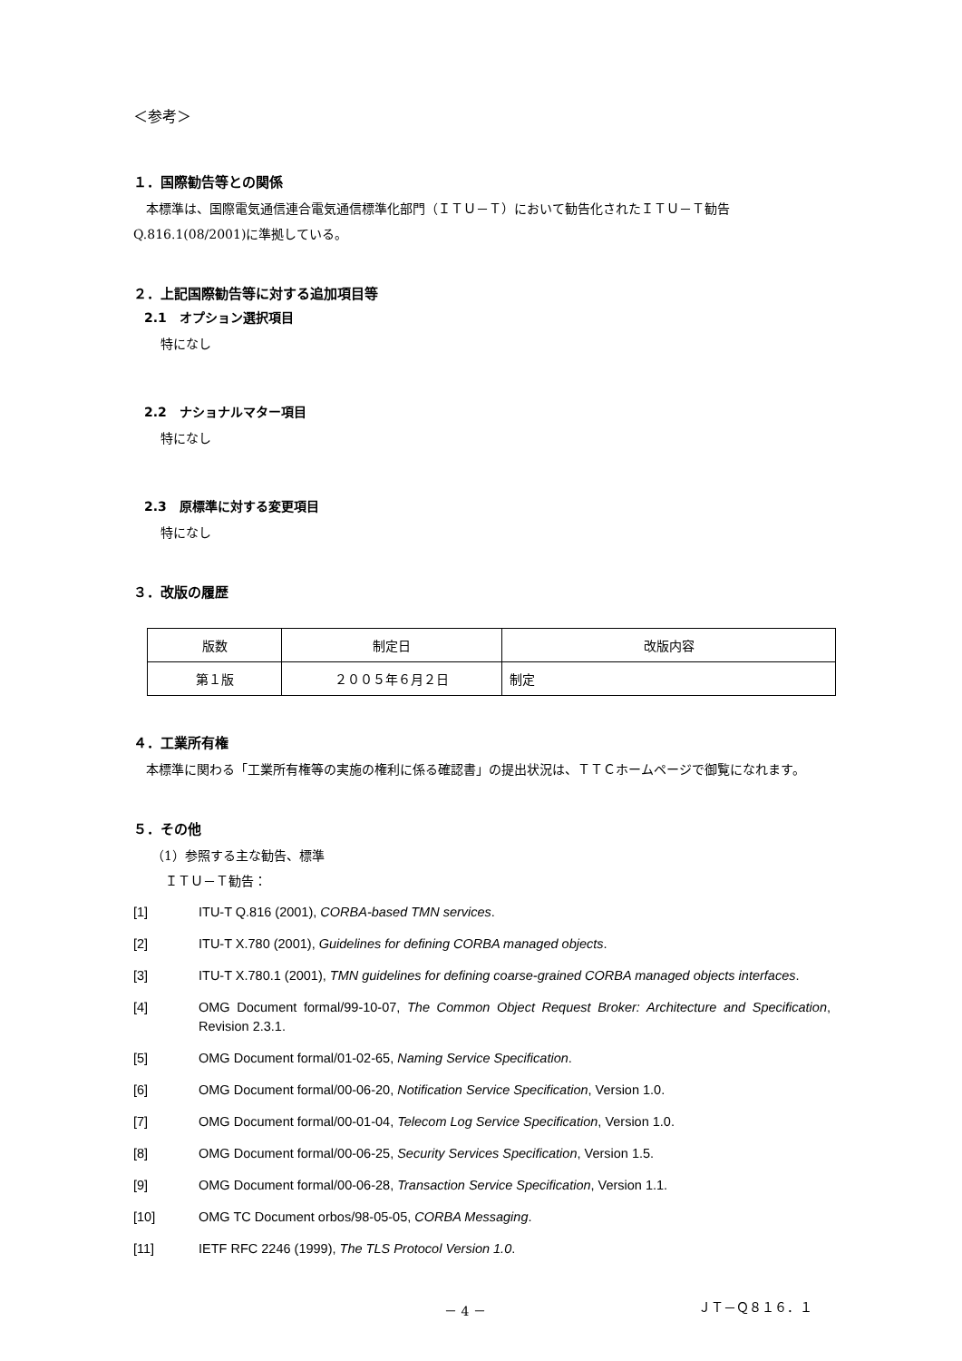＜参考＞
１．国際勧告等との関係
　本標準は、国際電気通信連合電気通信標準化部門（ＩＴＵ－Ｔ）において勧告化されたＩＴＵ－Ｔ勧告Q.816.1(08/2001)に準拠している。
２．上記国際勧告等に対する追加項目等
2.1　オプション選択項目
特になし
2.2　ナショナルマター項目
特になし
2.3　原標準に対する変更項目
特になし
３．改版の履歴
| 版数 | 制定日 | 改版内容 |
| 第１版 | ２００５年６月２日 | 制定 |
４．工業所有権
　本標準に関わる「工業所有権等の実施の権利に係る確認書」の提出状況は、ＴＴＣホームページで御覧になれます。
５．その他
（1）参照する主な勧告、標準
ＩＴＵ－Ｔ勧告：
[1] ITU-T Q.816 (2001), CORBA-based TMN services.
[2] ITU-T X.780 (2001), Guidelines for defining CORBA managed objects.
[3] ITU-T X.780.1 (2001), TMN guidelines for defining coarse-grained CORBA managed objects interfaces.
[4] OMG Document formal/99-10-07, The Common Object Request Broker: Architecture and Specification, Revision 2.3.1.
[5] OMG Document formal/01-02-65, Naming Service Specification.
[6] OMG Document formal/00-06-20, Notification Service Specification, Version 1.0.
[7] OMG Document formal/00-01-04, Telecom Log Service Specification, Version 1.0.
[8] OMG Document formal/00-06-25, Security Services Specification, Version 1.5.
[9] OMG Document formal/00-06-28, Transaction Service Specification, Version 1.1.
[10] OMG TC Document orbos/98-05-05, CORBA Messaging.
[11] IETF RFC 2246 (1999), The TLS Protocol Version 1.0.
－ 4 － ＪＴ－Ｑ８１６．１